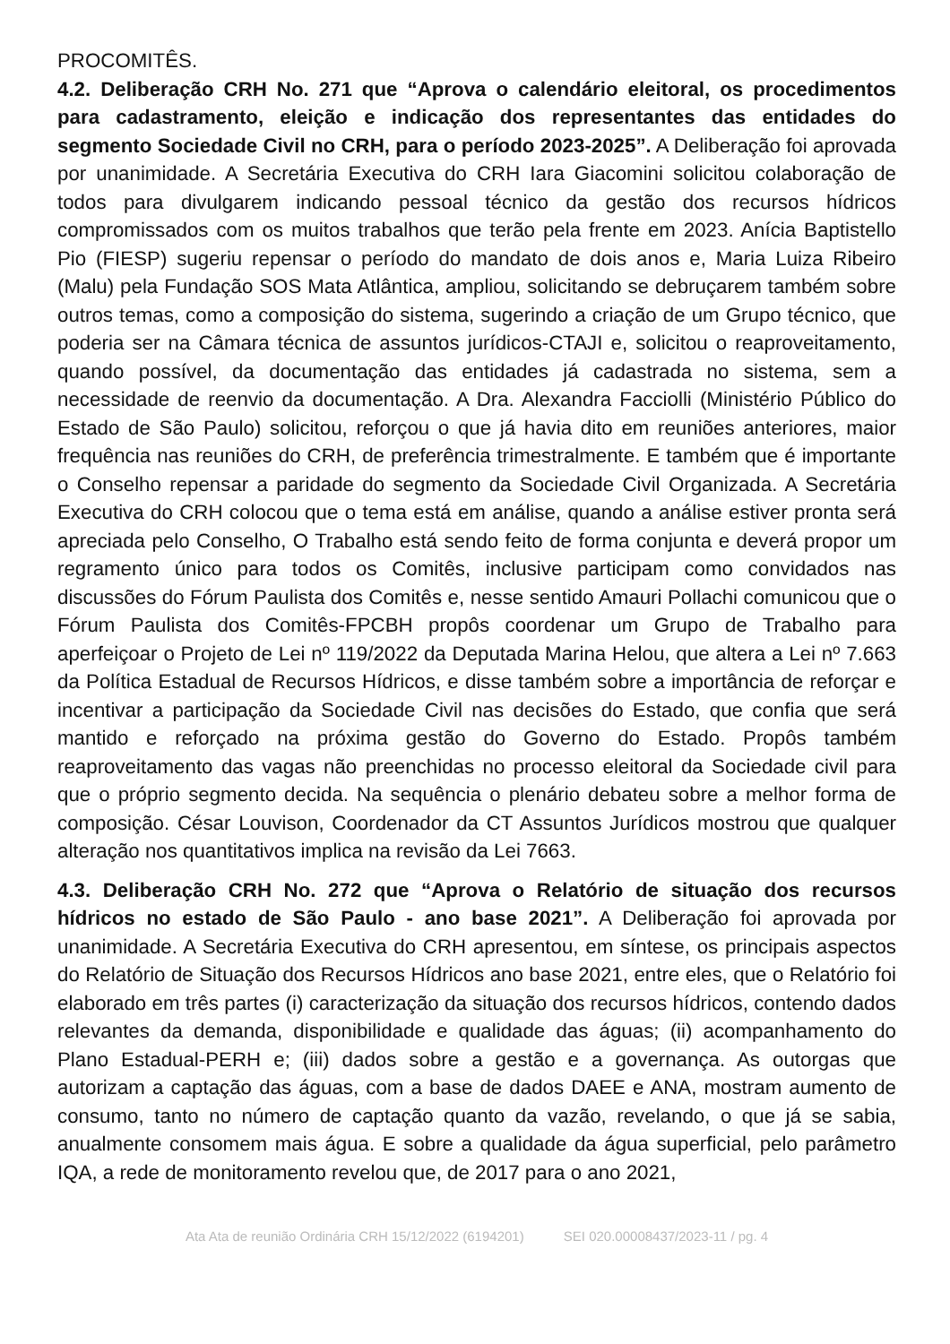PROCOMITÊS.
4.2. Deliberação CRH No. 271 que “Aprova o calendário eleitoral, os procedimentos para cadastramento, eleição e indicação dos representantes das entidades do segmento Sociedade Civil no CRH, para o período 2023-2025”. A Deliberação foi aprovada por unanimidade. A Secretária Executiva do CRH Iara Giacomini solicitou colaboração de todos para divulgarem indicando pessoal técnico da gestão dos recursos hídricos compromissados com os muitos trabalhos que terão pela frente em 2023. Anícia Baptistello Pio (FIESP) sugeriu repensar o período do mandato de dois anos e, Maria Luiza Ribeiro (Malu) pela Fundação SOS Mata Atlântica, ampliou, solicitando se debruçarem também sobre outros temas, como a composição do sistema, sugerindo a criação de um Grupo técnico, que poderia ser na Câmara técnica de assuntos jurídicos-CTAJI e, solicitou o reaproveitamento, quando possível, da documentação das entidades já cadastrada no sistema, sem a necessidade de reenvio da documentação. A Dra. Alexandra Facciolli (Ministério Público do Estado de São Paulo) solicitou, reforçou o que já havia dito em reuniões anteriores, maior frequência nas reuniões do CRH, de preferência trimestralmente. E também que é importante o Conselho repensar a paridade do segmento da Sociedade Civil Organizada. A Secretária Executiva do CRH colocou que o tema está em análise, quando a análise estiver pronta será apreciada pelo Conselho, O Trabalho está sendo feito de forma conjunta e deverá propor um regramento único para todos os Comitês, inclusive participam como convidados nas discussões do Fórum Paulista dos Comitês e, nesse sentido Amauri Pollachi comunicou que o Fórum Paulista dos Comitês-FPCBH propôs coordenar um Grupo de Trabalho para aperfeiçoar o Projeto de Lei nº 119/2022 da Deputada Marina Helou, que altera a Lei nº 7.663 da Política Estadual de Recursos Hídricos, e disse também sobre a importância de reforçar e incentivar a participação da Sociedade Civil nas decisões do Estado, que confia que será mantido e reforçado na próxima gestão do Governo do Estado. Propôs também reaproveitamento das vagas não preenchidas no processo eleitoral da Sociedade civil para que o próprio segmento decida. Na sequência o plenário debateu sobre a melhor forma de composição. César Louvison, Coordenador da CT Assuntos Jurídicos mostrou que qualquer alteração nos quantitativos implica na revisão da Lei 7663.
4.3. Deliberação CRH No. 272 que “Aprova o Relatório de situação dos recursos hídricos no estado de São Paulo - ano base 2021”. A Deliberação foi aprovada por unanimidade. A Secretária Executiva do CRH apresentou, em síntese, os principais aspectos do Relatório de Situação dos Recursos Hídricos ano base 2021, entre eles, que o Relatório foi elaborado em três partes (i) caracterização da situação dos recursos hídricos, contendo dados relevantes da demanda, disponibilidade e qualidade das águas; (ii) acompanhamento do Plano Estadual-PERH e; (iii) dados sobre a gestão e a governança. As outorgas que autorizam a captação das águas, com a base de dados DAEE e ANA, mostram aumento de consumo, tanto no número de captação quanto da vazão, revelando, o que já se sabia, anualmente consomem mais água. E sobre a qualidade da água superficial, pelo parâmetro IQA, a rede de monitoramento revelou que, de 2017 para o ano 2021,
Ata Ata de reunião Ordinária CRH 15/12/2022 (6194201) SEI 020.00008437/2023-11 / pg. 4